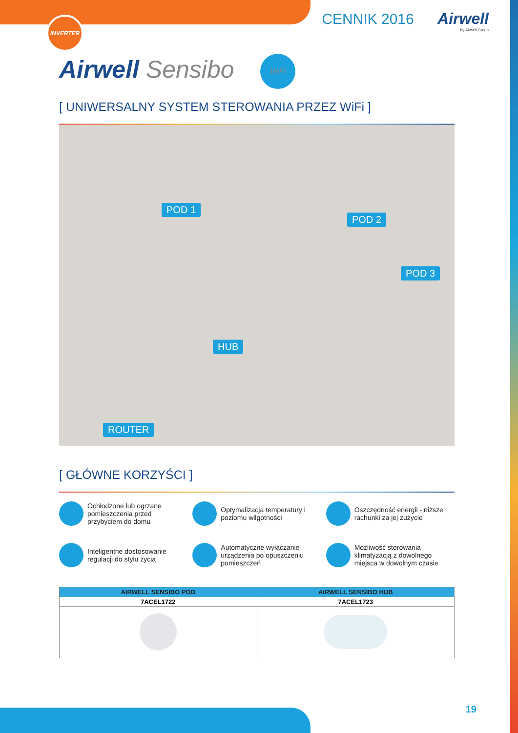INVERTER
CENNIK 2016 Airwell
by Airwell Group
Airwell Sensibo WiFi
[ UNIWERSALNY SYSTEM STEROWANIA PRZEZ WiFi ]
POD 1
POD 2
POD 3
HUB
ROUTER
[ GŁÓWNE KORZYŚCI ]
Ochłodzone lub ogrzane pomieszczenia przed przybyciem do domu
Optymalizacja temperatury i poziomu wilgotności
Oszczędność energii - niższe rachunki za jej zużycie
Inteligentne dostosowanie regulacji do stylu życia
Automatyczne wyłączanie urządzenia po opuszczeniu pomieszczeń
Możliwość sterowania klimatyzacją z dowolnego miejsca w dowolnym czasie
| AIRWELL SENSIBO POD | AIRWELL SENSIBO HUB |
| --- | --- |
| 7ACEL1722 | 7ACEL1723 |
19